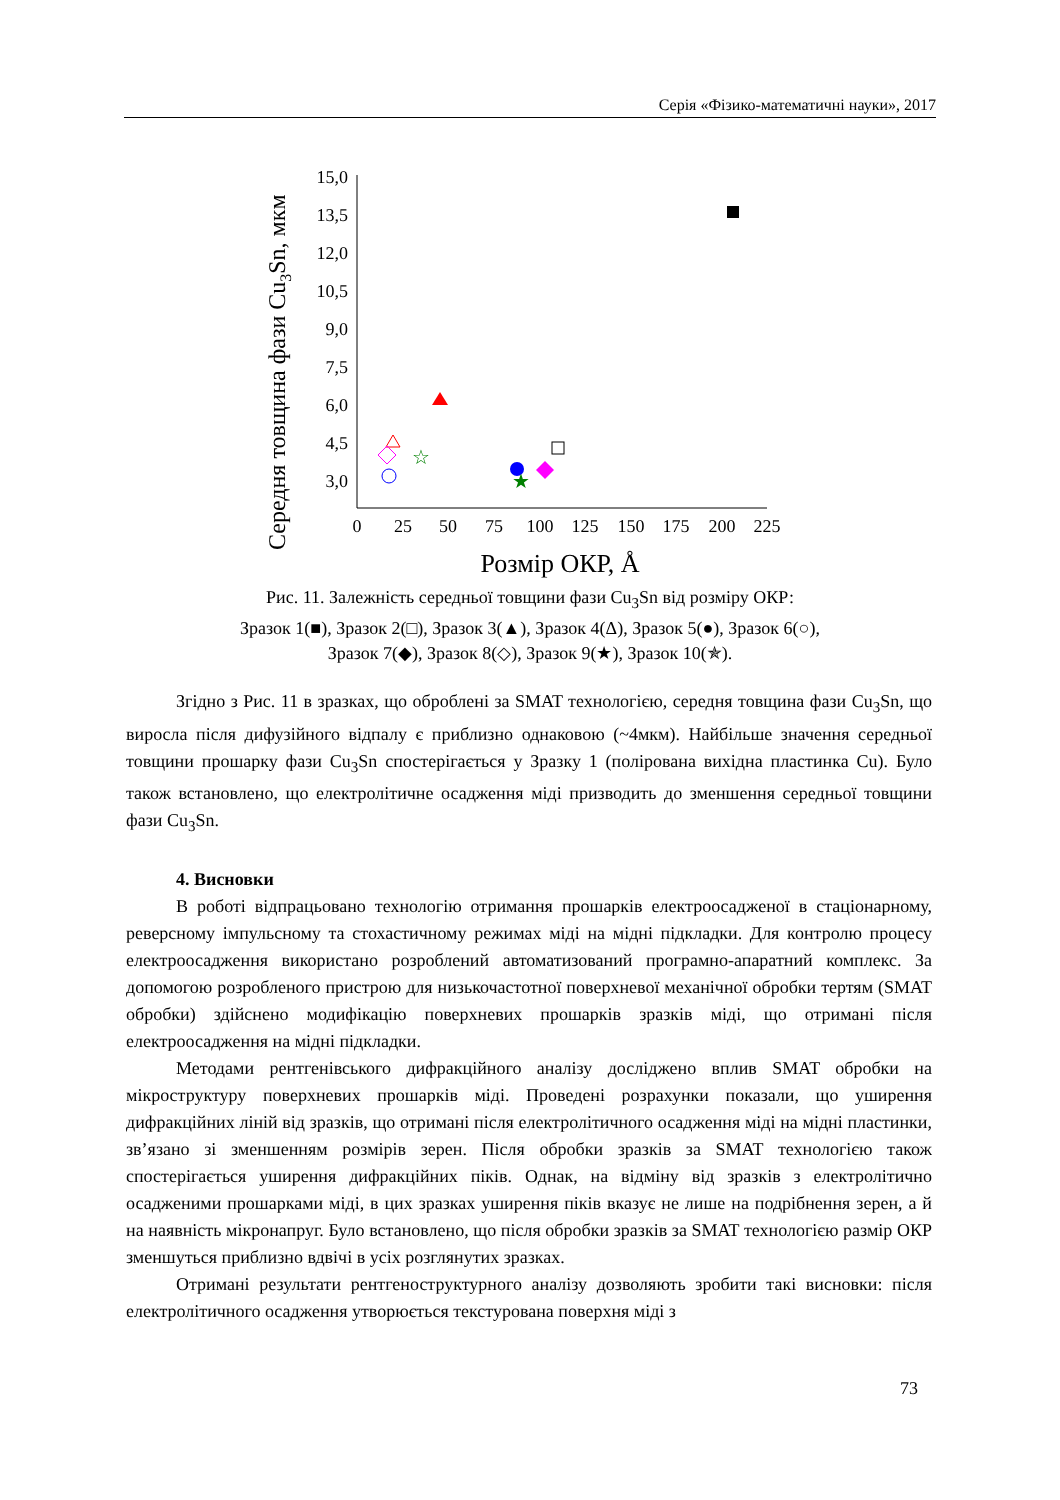Серія «Фізико-математичні науки», 2017
Середня товщина фази Cu3Sn, мкм
15,0
13,5
12,0
10,5
9,0
7,5
6,0
4,5
3,0
0
25
50
75
100
125
150
175
200
225
Розмір ОКР, Å
★
☆
Рис. 11. Залежність середньої товщини фази Cu<sub>3</sub>Sn від розміру ОКР:
Зразок 1(■), Зразок 2(□), Зразок 3(▲), Зразок 4(Δ), Зразок 5(●), Зразок 6(○),
Зразок 7(◆), Зразок 8(◇), Зразок 9(★), Зразок 10(✯).
Згідно з Рис. 11 в зразках, що оброблені за SMAT технологією, середня товщина фази Cu<sub>3</sub>Sn, що виросла після дифузійного відпалу є приблизно однаковою (~4мкм). Найбільше значення середньої товщини прошарку фази Cu<sub>3</sub>Sn спостерігається у Зразку 1 (полірована вихідна пластинка Cu). Було також встановлено, що електролітичне осадження міді призводить до зменшення середньої товщини фази Cu<sub>3</sub>Sn.
4. Висновки
В роботі відпрацьовано технологію отримання прошарків електроосадженої в стаціонарному, реверсному імпульсному та стохастичному режимах міді на мідні підкладки. Для контролю процесу електроосадження використано розроблений автоматизований програмно-апаратний комплекс. За допомогою розробленого пристрою для низькочастотної поверхневої механічної обробки тертям (SMAT обробки) здійснено модифікацію поверхневих прошарків зразків міді, що отримані після електроосадження на мідні підкладки.
Методами рентгенівського дифракційного аналізу досліджено вплив SMAT обробки на мікроструктуру поверхневих прошарків міді. Проведені розрахунки показали, що уширення дифракційних ліній від зразків, що отримані після електролітичного осадження міді на мідні пластинки, зв’язано зі зменшенням розмірів зерен. Після обробки зразків за SMAT технологією також спостерігається уширення дифракційних піків. Однак, на відміну від зразків з електролітично осадженими прошарками міді, в цих зразках уширення піків вказує не лише на подрібнення зерен, а й на наявність мікронапруг. Було встановлено, що після обробки зразків за SMAT технологією размір ОКР зменшуться приблизно вдвічі в усіх розглянутих зразках.
Отримані результати рентгеноструктурного аналізу дозволяють зробити такі висновки: після електролітичного осадження утворюється текстурована поверхня міді з
73